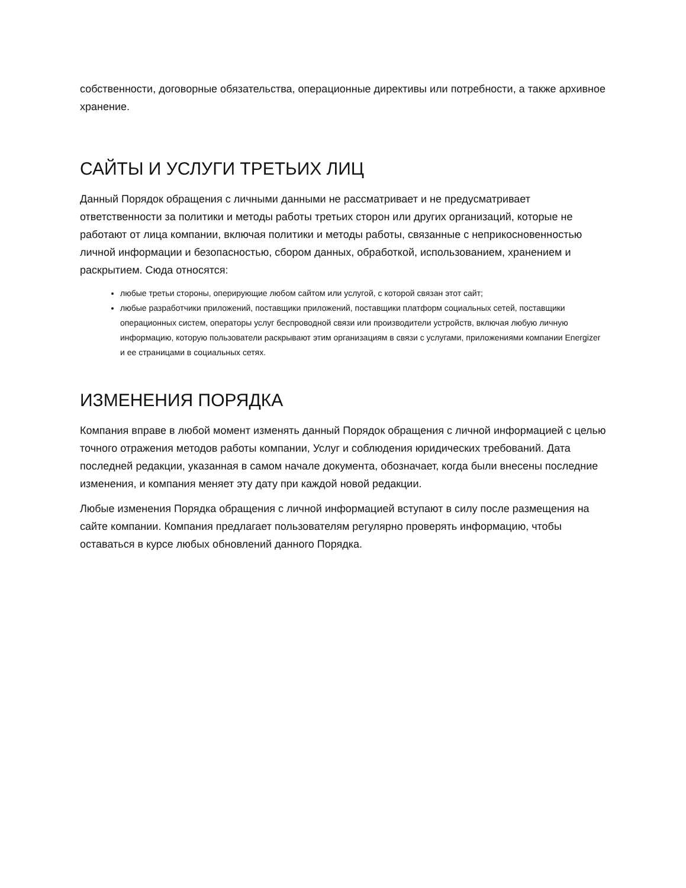собственности, договорные обязательства, операционные директивы или потребности, а также архивное хранение.
САЙТЫ И УСЛУГИ ТРЕТЬИХ ЛИЦ
Данный Порядок обращения с личными данными не рассматривает и не предусматривает ответственности за политики и методы работы третьих сторон или других организаций, которые не работают от лица компании, включая политики и методы работы, связанные с неприкосновенностью личной информации и безопасностью, сбором данных, обработкой, использованием, хранением и раскрытием. Сюда относятся:
любые третьи стороны, оперирующие любом сайтом или услугой, с которой связан этот сайт;
любые разработчики приложений, поставщики приложений, поставщики платформ социальных сетей, поставщики операционных систем, операторы услуг беспроводной связи или производители устройств, включая любую личную информацию, которую пользователи раскрывают этим организациям в связи с услугами, приложениями компании Energizer и ее страницами в социальных сетях.
ИЗМЕНЕНИЯ ПОРЯДКА
Компания вправе в любой момент изменять данный Порядок обращения с личной информацией с целью точного отражения методов работы компании, Услуг и соблюдения юридических требований. Дата последней редакции, указанная в самом начале документа, обозначает, когда были внесены последние изменения, и компания меняет эту дату при каждой новой редакции.
Любые изменения Порядка обращения с личной информацией вступают в силу после размещения на сайте компании. Компания предлагает пользователям регулярно проверять информацию, чтобы оставаться в курсе любых обновлений данного Порядка.